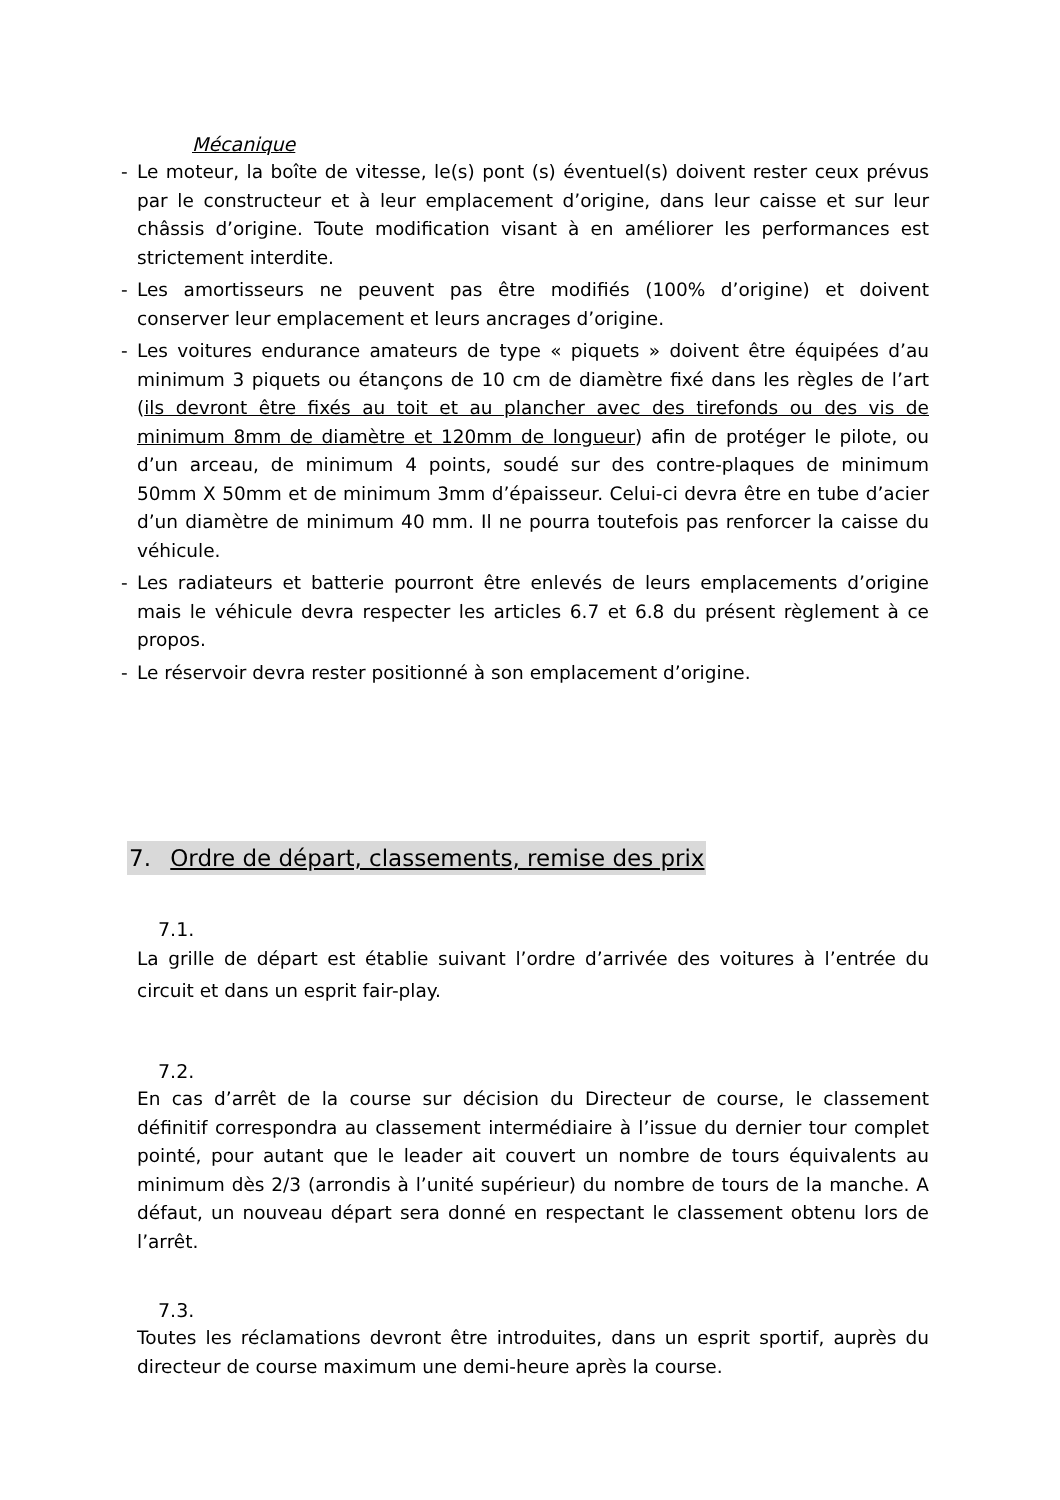Mécanique
- Le moteur, la boîte de vitesse, le(s) pont (s) éventuel(s) doivent rester ceux prévus par le constructeur et à leur emplacement d’origine, dans leur caisse et sur leur châssis d’origine. Toute modification visant à en améliorer les performances est strictement interdite.
- Les amortisseurs ne peuvent pas être modifiés (100% d’origine) et doivent conserver leur emplacement et leurs ancrages d’origine.
- Les voitures endurance amateurs de type « piquets » doivent être équipées d’au minimum 3 piquets ou étançons de 10 cm de diamètre fixé dans les règles de l’art (ils devront être fixés au toit et au plancher avec des tirefonds ou des vis de minimum 8mm de diamètre et 120mm de longueur) afin de protéger le pilote, ou d’un arceau, de minimum 4 points, soudé sur des contre-plaques de minimum 50mm X 50mm et de minimum 3mm d’épaisseur. Celui-ci devra être en tube d’acier d’un diamètre de minimum 40 mm. Il ne pourra toutefois pas renforcer la caisse du véhicule.
- Les radiateurs et batterie pourront être enlevés de leurs emplacements d’origine mais le véhicule devra respecter les articles 6.7 et 6.8 du présent règlement à ce propos.
- Le réservoir devra rester positionné à son emplacement d’origine.
7. Ordre de départ, classements, remise des prix
7.1.
La grille de départ est établie suivant l’ordre d’arrivée des voitures à l’entrée du circuit et dans un esprit fair-play.
7.2.
En cas d’arrêt de la course sur décision du Directeur de course, le classement définitif correspondra au classement intermédiaire à l’issue du dernier tour complet pointé, pour autant que le leader ait couvert un nombre de tours équivalents au minimum dès 2/3 (arrondis à l’unité supérieur) du nombre de tours de la manche. A défaut, un nouveau départ sera donné en respectant le classement obtenu lors de l’arrêt.
7.3.
Toutes les réclamations devront être introduites, dans un esprit sportif, auprès du directeur de course maximum une demi-heure après la course.